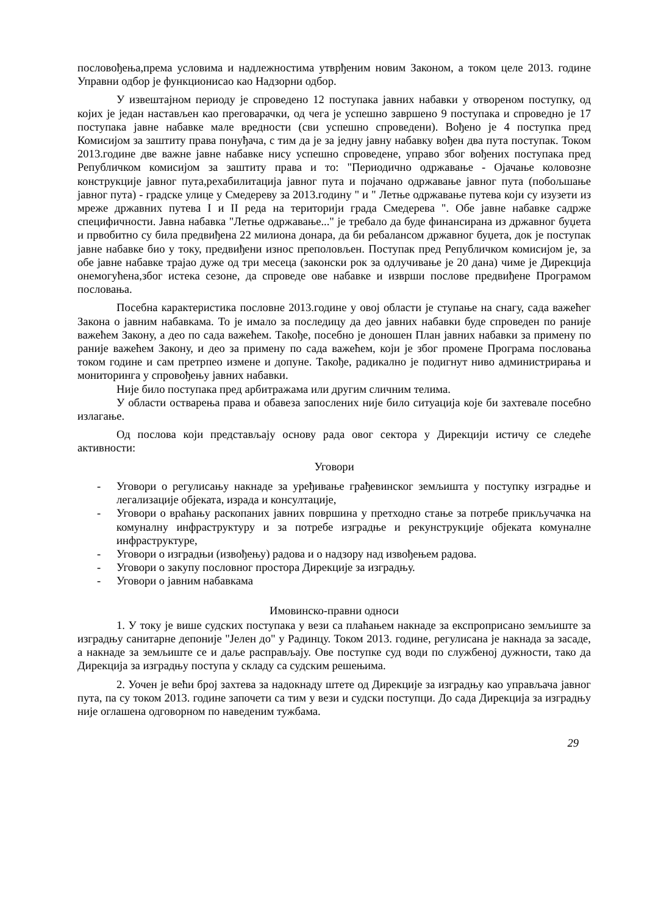пословођења,према условима и надлежностима утврђеним новим Законом, а током целе 2013. године Управни одбор је функционисао као Надзорни одбор.
У извештајном периоду је спроведено 12 поступака јавних набавки у отвореном поступку, од којих је један настављен као преговарачки, од чега је успешно завршено 9 поступака и спроведно је 17 поступака јавне набавке мале вредности (сви успешно спроведени). Вођено је 4 поступка пред Комисијом за заштиту права понуђача, с тим да је за једну јавну набавку вођен два пута поступак. Током 2013.године две важне јавне набавке нису успешно спроведене, управо због вођених поступака пред Републичком комисијом за заштиту права и то: "Периодично одржавање - Ојачање коловозне конструкције јавног пута,рехабилитација јавног пута и појачано одржавање јавног пута (побољшање јавног пута) - градске улице у Смедереву за 2013.годину " и " Летње одржавање путева који су изузети из мреже државних путева I и II реда на територији града Смедерева ". Обе јавне набавке садрже специфичности. Јавна набавка "Летње одржавање..." је требало да буде финансирана из државног буџета и првобитно су била предвиђена 22 милиона донара, да би ребалансом државног буџета, док је поступак јавне набавке био у току, предвиђени износ преполовљен. Поступак пред Републичком комисијом је, за обе јавне набавке трајао дуже од три месеца (законски рок за одлучивање је 20 дана) чиме је Дирекција онемогућена,због истека сезоне, да спроведе ове набавке и изврши послове предвиђене Програмом пословања.
Посебна карактеристика пословне 2013.године у овој области је ступање на снагу, сада важећег Закона о јавним набавкама. То је имало за последицу да део јавних набавки буде спроведен по раније важећем Закону, а део по сада важећем. Такође, посебно је доношен План јавних набавки за примену по раније важећем Закону, и део за примену по сада важећем, који је због промене Програма пословања током године и сам претрпео измене и допуне. Такође, радикално је подигнут ниво администрирања и мониторинга у спровођењу јавних набавки.
Није било поступака пред арбитражама или другим сличним телима.
У области остварења права и обавеза запослених није било ситуација које би захтевале посебно излагање.
Од послова који представљају основу рада овог сектора у Дирекцији истичу се следеће активности:
Уговори
- Уговори о регулисању накнаде за уређивање грађевинског земљишта у поступку изградње и легализације објеката, израда и консултације,
- Уговори о враћању раскопаних јавних површина у претходно стање за потребе прикључачка на комуналну инфраструктуру и за потребе изградње и рекунструкције објеката комуналне инфраструктуре,
- Уговори о изградњи (извођењу) радова и о надзору над извођењем радова.
- Уговори о закупу пословног простора Дирекције за изградњу.
- Уговори о јавним набавкама
Имовинско-правни односи
1. У току је више судских поступака у вези са плаћањем накнаде за експроприсано земљиште за изградњу санитарне депоније "Јелен до" у Радинцу. Током 2013. године, регулисана је накнада за засаде, а накнаде за земљиште се и даље расправљају. Ове поступке суд води по службеној дужности, тако да Дирекција за изградњу поступа у складу са судским решењима.
2. Уочен је већи број захтева за надокнаду штете од Дирекције за изградњу као управљача јавног пута, па су током 2013. године започети са тим у вези и судски поступци. До сада Дирекција за изградњу није оглашена одговорном по наведеним тужбама.
29